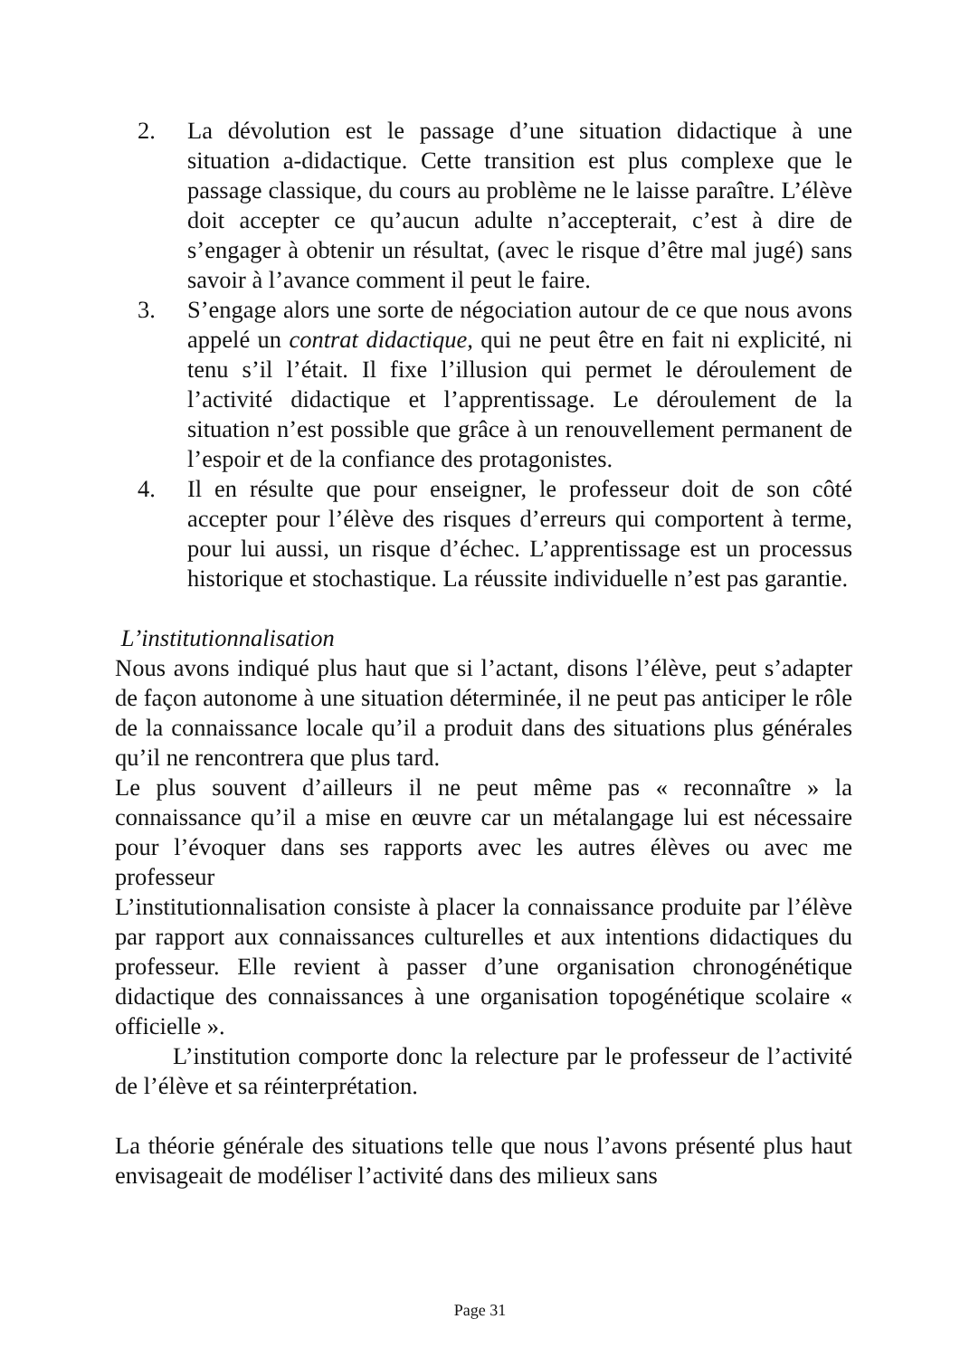2. La dévolution est le passage d’une situation didactique à une situation a-didactique. Cette transition est plus complexe que le passage classique, du cours au problème ne le laisse paraître. L’élève doit accepter ce qu’aucun adulte n’accepterait, c’est à dire de s’engager à obtenir un résultat, (avec le risque d’être mal jugé) sans savoir à l’avance comment il peut le faire.
3. S’engage alors une sorte de négociation autour de ce que nous avons appelé un contrat didactique, qui ne peut être en fait ni explicité, ni tenu s’il l’était. Il fixe l’illusion qui permet le déroulement de l’activité didactique et l’apprentissage. Le déroulement de la situation n’est possible que grâce à un renouvellement permanent de l’espoir et de la confiance des protagonistes.
4. Il en résulte que pour enseigner, le professeur doit de son côté accepter pour l’élève des risques d’erreurs qui comportent à terme, pour lui aussi, un risque d’échec. L’apprentissage est un processus historique et stochastique. La réussite individuelle n’est pas garantie.
L’institutionnalisation
Nous avons indiqué plus haut que si l’actant, disons l’élève, peut s’adapter de façon autonome à une situation déterminée, il ne peut pas anticiper le rôle de la connaissance locale qu’il a produit dans des situations plus générales qu’il ne rencontrera que plus tard.
Le plus souvent d’ailleurs il ne peut même pas « reconnaître » la connaissance qu’il a mise en œuvre car un métalangage lui est nécessaire pour l’évoquer dans ses rapports avec les autres élèves ou avec me professeur
L’institutionnalisation consiste à placer la connaissance produite par l’élève par rapport aux connaissances culturelles et aux intentions didactiques du professeur. Elle revient à passer d’une organisation chronogénétique didactique des connaissances à une organisation topogénétique scolaire « officielle ».
L’institution comporte donc la relecture par le professeur de l’activité de l’élève et sa réinterprétation.
La théorie générale des situations telle que nous l’avons présenté plus haut envisageait de modéliser l’activité dans des milieux sans
Page 31